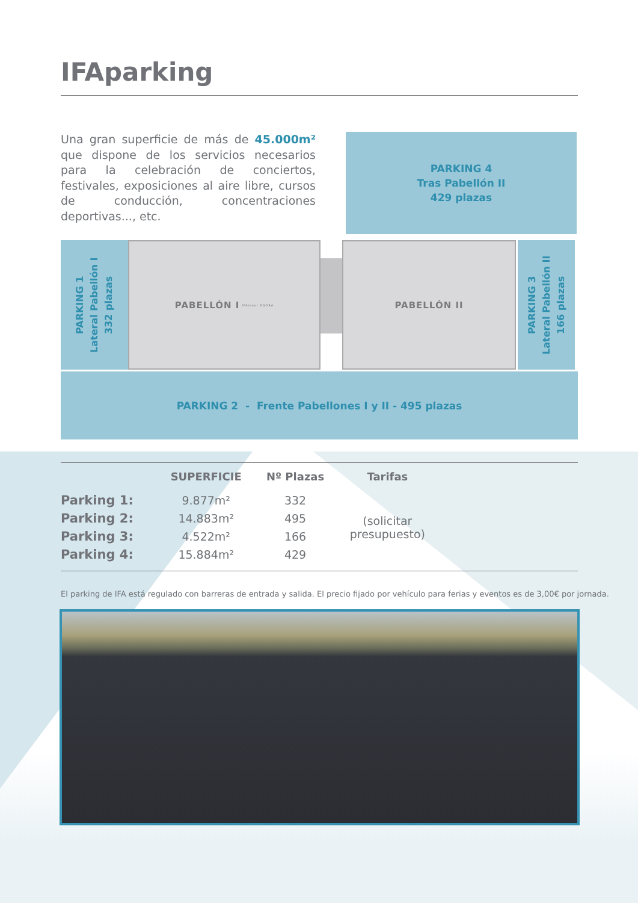IFAparking
Una gran superficie de más de 45.000m² que dispone de los servicios necesarios para la celebración de conciertos, festivales, exposiciones al aire libre, cursos de conducción, concentraciones deportivas..., etc.
PARKING 4
Tras Pabellón II
429 plazas
PARKING 1
Lateral Pabellón I
332 plazas
PABELLÓN I IFAmeet ÁGORA
PABELLÓN II
PARKING 3
Lateral Pabellón II
166 plazas
PARKING 2 - Frente Pabellones I y II - 495 plazas
| | SUPERFICIE | Nº Plazas | Tarifas | |
| --- | --- | --- | --- | --- |
| Parking 1: | 9.877m² | 332 | (solicitar presupuesto) | |
| Parking 2: | 14.883m² | 495 | | |
| Parking 3: | 4.522m² | 166 | | |
| Parking 4: | 15.884m² | 429 | | |
El parking de IFA está regulado con barreras de entrada y salida. El precio fijado por vehículo para ferias y eventos es de 3,00€ por jornada.